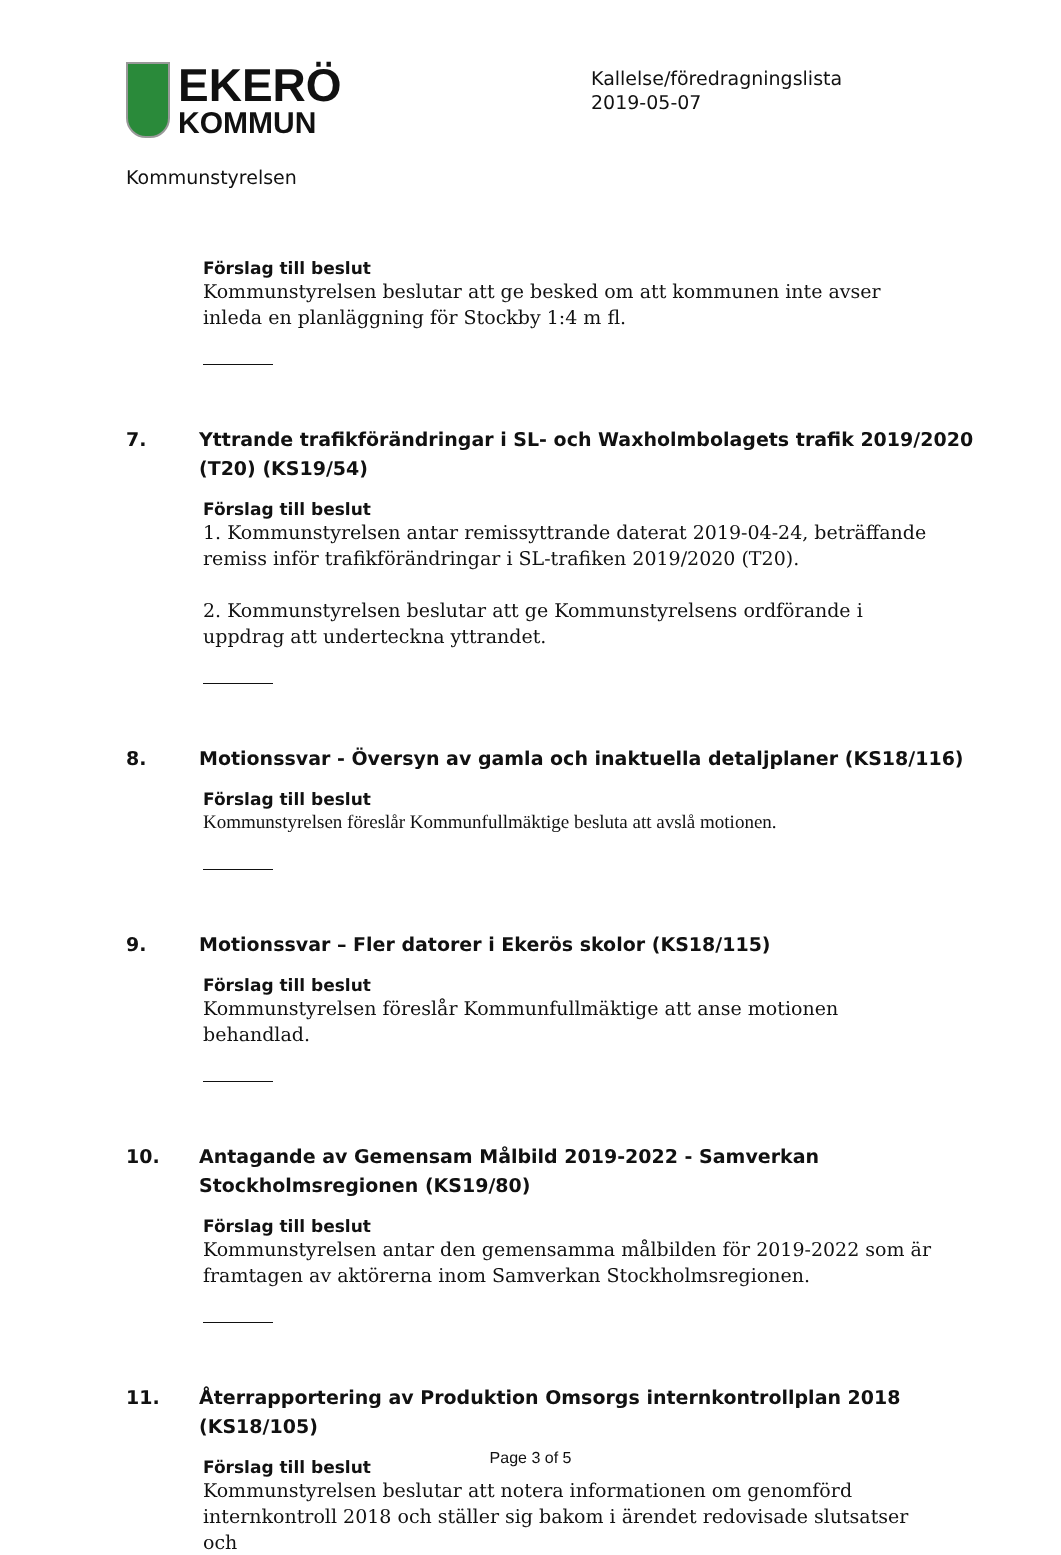EKERÖ
KOMMUN
Kallelse/föredragningslista
2019-05-07
Kommunstyrelsen
Förslag till beslut
Kommunstyrelsen beslutar att ge besked om att kommunen inte avser inleda en planläggning för Stockby 1:4 m fl.
7. Yttrande trafikförändringar i SL- och Waxholmbolagets trafik 2019/2020 (T20) (KS19/54)
Förslag till beslut
1. Kommunstyrelsen antar remissyttrande daterat 2019-04-24, beträffande remiss inför trafikförändringar i SL-trafiken 2019/2020 (T20).
2. Kommunstyrelsen beslutar att ge Kommunstyrelsens ordförande i uppdrag att underteckna yttrandet.
8. Motionssvar - Översyn av gamla och inaktuella detaljplaner (KS18/116)
Förslag till beslut
Kommunstyrelsen föreslår Kommunfullmäktige besluta att avslå motionen.
9. Motionssvar – Fler datorer i Ekerös skolor (KS18/115)
Förslag till beslut
Kommunstyrelsen föreslår Kommunfullmäktige att anse motionen behandlad.
10. Antagande av Gemensam Målbild 2019-2022 - Samverkan Stockholmsregionen (KS19/80)
Förslag till beslut
Kommunstyrelsen antar den gemensamma målbilden för 2019-2022 som är framtagen av aktörerna inom Samverkan Stockholmsregionen.
11. Återrapportering av Produktion Omsorgs internkontrollplan 2018 (KS18/105)
Förslag till beslut
Kommunstyrelsen beslutar att notera informationen om genomförd internkontroll 2018 och ställer sig bakom i ärendet redovisade slutsatser och
Page 3 of 5